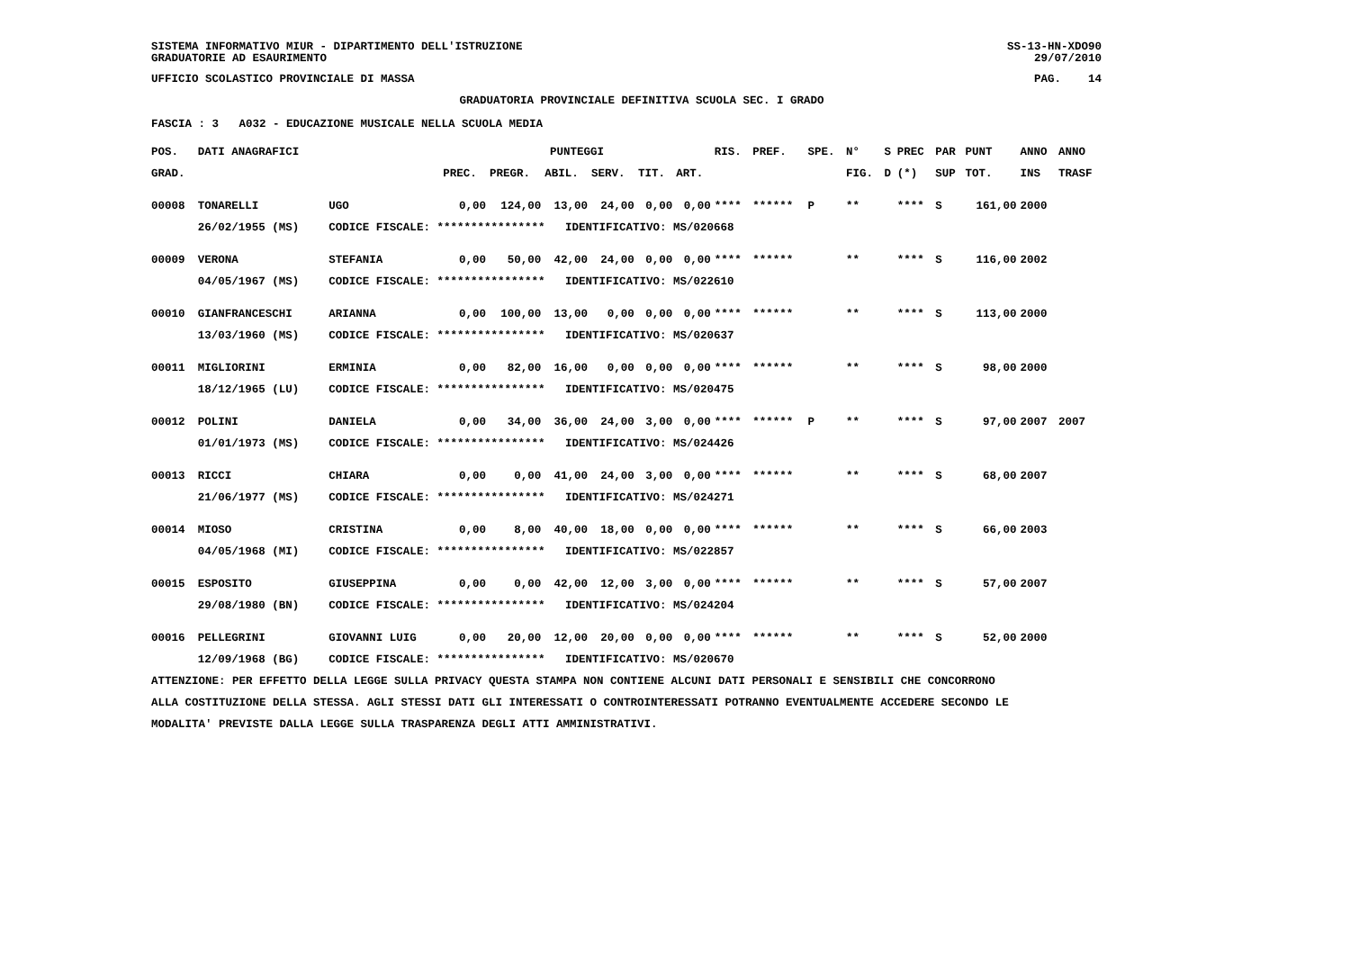SISTEMA INFORMATIVO MIUR - DIPARTIMENTO DELL'ISTRUZIONE SS-13-HN-XDO90
GRADUATORIE AD ESAURIMENTO 29/07/2010
UFFICIO SCOLASTICO PROVINCIALE DI MASSA PAG. 14
GRADUATORIA PROVINCIALE DEFINITIVA SCUOLA SEC. I GRADO
FASCIA : 3 A032 - EDUCAZIONE MUSICALE NELLA SCUOLA MEDIA
| POS. | DATI ANAGRAFICI | | PUNTEGGI | | | | | | RIS. | PREF. | SPE. | N° | S | PREC | PAR | PUNT | ANNO | ANNO |
| --- | --- | --- | --- | --- | --- | --- | --- | --- | --- | --- | --- | --- | --- | --- | --- | --- | --- | --- |
| GRAD. | | | PREC. | PREGR. | ABIL. | SERV. | TIT. | ART. | | | | FIG. | D | (*) | SUP | TOT. | INS | TRASF |
| 00008 | TONARELLI | UGO | 0,00 | 124,00 | 13,00 | 24,00 | 0,00 | 0,00 | **** | ****** | P | ** | | **** | S | 161,00 | 2000 | |
| | 26/02/1955 (MS) | CODICE FISCALE: **************** IDENTIFICATIVO: MS/020668 | | | | | | | | | | | | | | | | |
| 00009 | VERONA | STEFANIA | 0,00 | 50,00 | 42,00 | 24,00 | 0,00 | 0,00 | **** | ****** | | ** | | **** | S | 116,00 | 2002 | |
| | 04/05/1967 (MS) | CODICE FISCALE: **************** IDENTIFICATIVO: MS/022610 | | | | | | | | | | | | | | | | |
| 00010 | GIANFRANCESCHI | ARIANNA | 0,00 | 100,00 | 13,00 | 0,00 | 0,00 | 0,00 | **** | ****** | | ** | | **** | S | 113,00 | 2000 | |
| | 13/03/1960 (MS) | CODICE FISCALE: **************** IDENTIFICATIVO: MS/020637 | | | | | | | | | | | | | | | | |
| 00011 | MIGLIORINI | ERMINIA | 0,00 | 82,00 | 16,00 | 0,00 | 0,00 | 0,00 | **** | ****** | | ** | | **** | S | 98,00 | 2000 | |
| | 18/12/1965 (LU) | CODICE FISCALE: **************** IDENTIFICATIVO: MS/020475 | | | | | | | | | | | | | | | | |
| 00012 | POLINI | DANIELA | 0,00 | 34,00 | 36,00 | 24,00 | 3,00 | 0,00 | **** | ****** | P | ** | | **** | S | 97,00 | 2007 | 2007 |
| | 01/01/1973 (MS) | CODICE FISCALE: **************** IDENTIFICATIVO: MS/024426 | | | | | | | | | | | | | | | | |
| 00013 | RICCI | CHIARA | 0,00 | 0,00 | 41,00 | 24,00 | 3,00 | 0,00 | **** | ****** | | ** | | **** | S | 68,00 | 2007 | |
| | 21/06/1977 (MS) | CODICE FISCALE: **************** IDENTIFICATIVO: MS/024271 | | | | | | | | | | | | | | | | |
| 00014 | MIOSO | CRISTINA | 0,00 | 8,00 | 40,00 | 18,00 | 0,00 | 0,00 | **** | ****** | | ** | | **** | S | 66,00 | 2003 | |
| | 04/05/1968 (MI) | CODICE FISCALE: **************** IDENTIFICATIVO: MS/022857 | | | | | | | | | | | | | | | | |
| 00015 | ESPOSITO | GIUSEPPINA | 0,00 | 0,00 | 42,00 | 12,00 | 3,00 | 0,00 | **** | ****** | | ** | | **** | S | 57,00 | 2007 | |
| | 29/08/1980 (BN) | CODICE FISCALE: **************** IDENTIFICATIVO: MS/024204 | | | | | | | | | | | | | | | | |
| 00016 | PELLEGRINI | GIOVANNI LUIG | 0,00 | 20,00 | 12,00 | 20,00 | 0,00 | 0,00 | **** | ****** | | ** | | **** | S | 52,00 | 2000 | |
| | 12/09/1968 (BG) | CODICE FISCALE: **************** IDENTIFICATIVO: MS/020670 | | | | | | | | | | | | | | | | |
ATTENZIONE: PER EFFETTO DELLA LEGGE SULLA PRIVACY QUESTA STAMPA NON CONTIENE ALCUNI DATI PERSONALI E SENSIBILI CHE CONCORRONO
ALLA COSTITUZIONE DELLA STESSA. AGLI STESSI DATI GLI INTERESSATI O CONTROINTERESSATI POTRANNO EVENTUALMENTE ACCEDERE SECONDO LE
MODALITA' PREVISTE DALLA LEGGE SULLA TRASPARENZA DEGLI ATTI AMMINISTRATIVI.